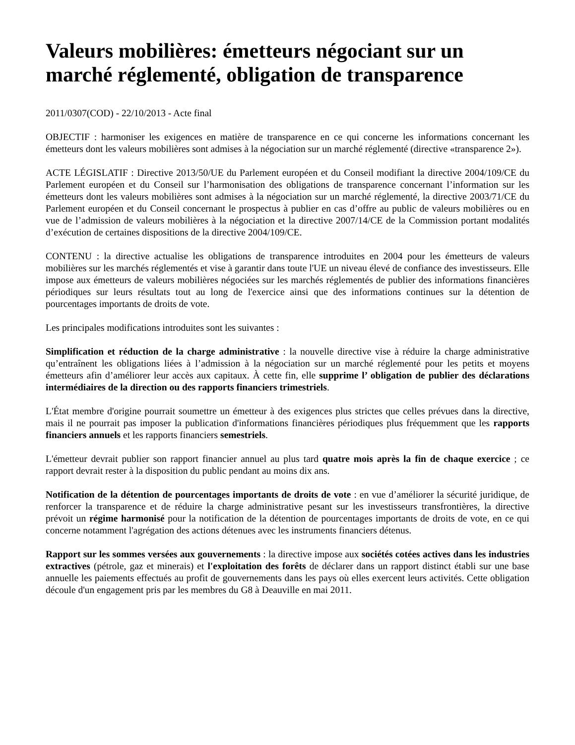Valeurs mobilières: émetteurs négociant sur un marché réglementé, obligation de transparence
2011/0307(COD) - 22/10/2013 - Acte final
OBJECTIF : harmoniser les exigences en matière de transparence en ce qui concerne les informations concernant les émetteurs dont les valeurs mobilières sont admises à la négociation sur un marché réglementé (directive «transparence 2»).
ACTE LÉGISLATIF : Directive 2013/50/UE du Parlement européen et du Conseil modifiant la directive 2004/109/CE du Parlement européen et du Conseil sur l’harmonisation des obligations de transparence concernant l’information sur les émetteurs dont les valeurs mobilières sont admises à la négociation sur un marché réglementé, la directive 2003/71/CE du Parlement européen et du Conseil concernant le prospectus à publier en cas d’offre au public de valeurs mobilières ou en vue de l’admission de valeurs mobilières à la négociation et la directive 2007/14/CE de la Commission portant modalités d’exécution de certaines dispositions de la directive 2004/109/CE.
CONTENU : la directive actualise les obligations de transparence introduites en 2004 pour les émetteurs de valeurs mobilières sur les marchés réglementés et vise à garantir dans toute l'UE un niveau élevé de confiance des investisseurs. Elle impose aux émetteurs de valeurs mobilières négociées sur les marchés réglementés de publier des informations financières périodiques sur leurs résultats tout au long de l'exercice ainsi que des informations continues sur la détention de pourcentages importants de droits de vote.
Les principales modifications introduites sont les suivantes :
Simplification et réduction de la charge administrative : la nouvelle directive vise à réduire la charge administrative qu’entraînent les obligations liées à l’admission à la négociation sur un marché réglementé pour les petits et moyens émetteurs afin d’améliorer leur accès aux capitaux. À cette fin, elle supprime l’ obligation de publier des déclarations intermédiaires de la direction ou des rapports financiers trimestriels.
L'État membre d'origine pourrait soumettre un émetteur à des exigences plus strictes que celles prévues dans la directive, mais il ne pourrait pas imposer la publication d'informations financières périodiques plus fréquemment que les rapports financiers annuels et les rapports financiers semestriels.
L'émetteur devrait publier son rapport financier annuel au plus tard quatre mois après la fin de chaque exercice ; ce rapport devrait rester à la disposition du public pendant au moins dix ans.
Notification de la détention de pourcentages importants de droits de vote : en vue d’améliorer la sécurité juridique, de renforcer la transparence et de réduire la charge administrative pesant sur les investisseurs transfrontières, la directive prévoit un régime harmonisé pour la notification de la détention de pourcentages importants de droits de vote, en ce qui concerne notamment l'agrégation des actions détenues avec les instruments financiers détenus.
Rapport sur les sommes versées aux gouvernements : la directive impose aux sociétés cotées actives dans les industries extractives (pétrole, gaz et minerais) et l'exploitation des forêts de déclarer dans un rapport distinct établi sur une base annuelle les paiements effectués au profit de gouvernements dans les pays où elles exercent leurs activités. Cette obligation découle d'un engagement pris par les membres du G8 à Deauville en mai 2011.